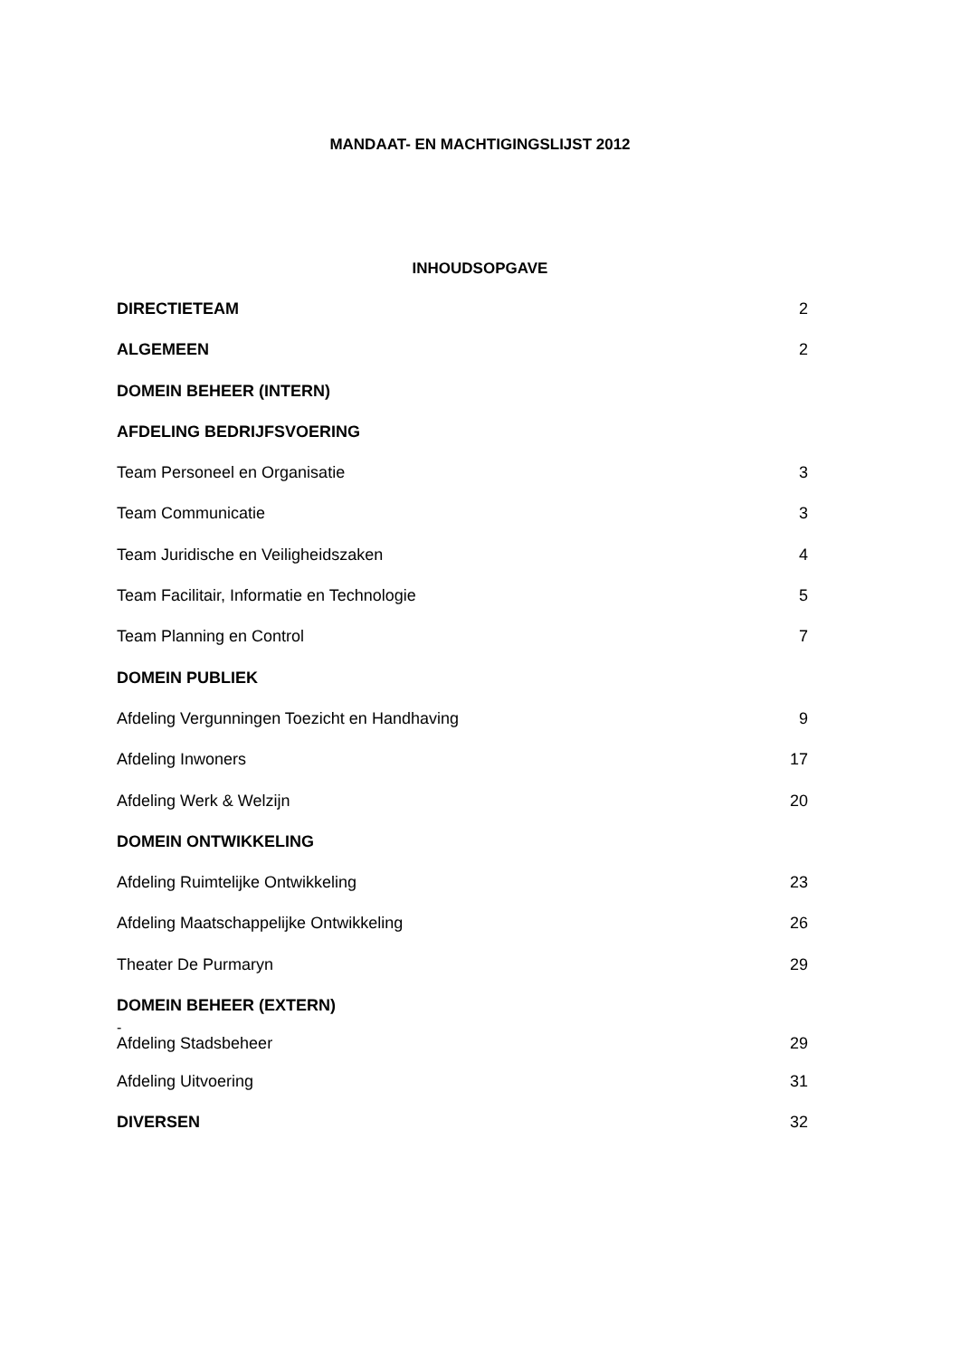MANDAAT- EN MACHTIGINGSLIJST 2012
INHOUDSOPGAVE
DIRECTIETEAM 2
ALGEMEEN 2
DOMEIN BEHEER (INTERN)
AFDELING BEDRIJFSVOERING
Team Personeel en Organisatie 3
Team Communicatie 3
Team Juridische en Veiligheidszaken 4
Team Facilitair, Informatie en Technologie 5
Team Planning en Control 7
DOMEIN PUBLIEK
Afdeling Vergunningen Toezicht en Handhaving 9
Afdeling Inwoners 17
Afdeling Werk & Welzijn 20
DOMEIN ONTWIKKELING
Afdeling Ruimtelijke Ontwikkeling 23
Afdeling Maatschappelijke Ontwikkeling 26
Theater De Purmaryn 29
DOMEIN BEHEER (EXTERN)
-
Afdeling Stadsbeheer 29
Afdeling Uitvoering 31
DIVERSEN 32